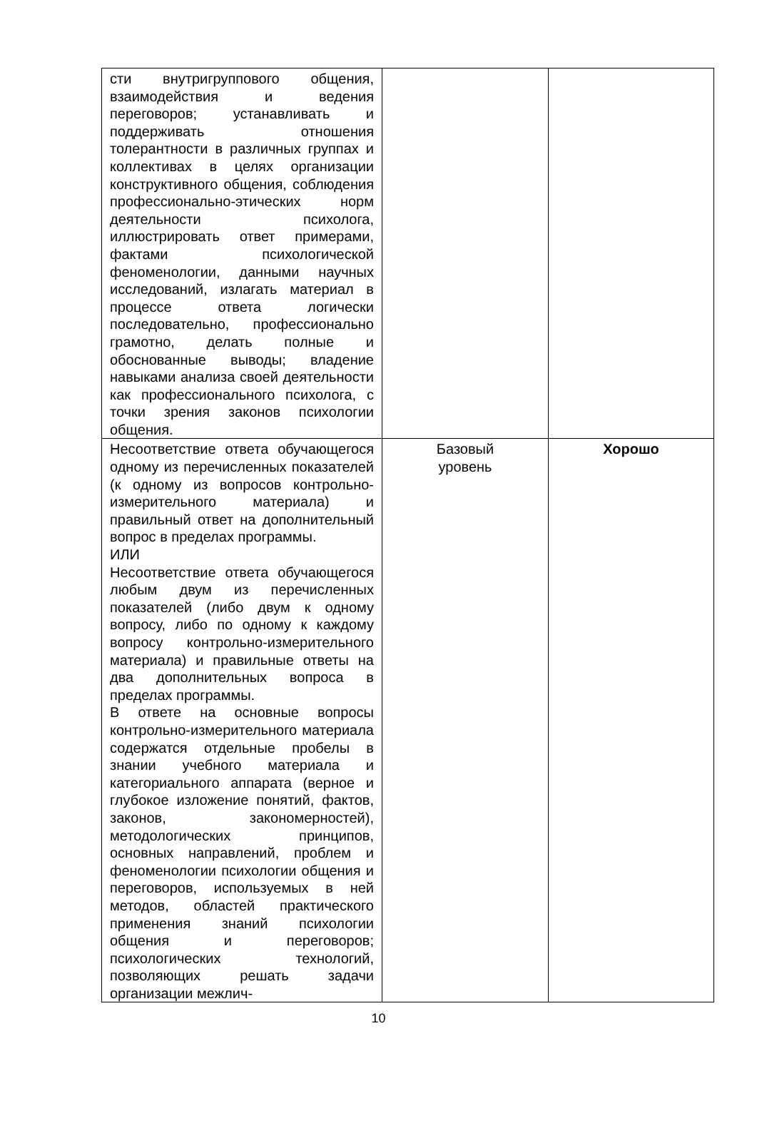| сти внутригруппового общения, взаимодействия и ведения переговоров; устанавливать и поддерживать отношения толерантности в различных группах и коллективах в целях организации конструктивного общения, соблюдения профессионально-этических норм деятельности психолога, иллюстрировать ответ примерами, фактами психологической феноменологии, данными научных исследований, излагать материал в процессе ответа логически последовательно, профессионально грамотно, делать полные и обоснованные выводы; владение навыками анализа своей деятельности как профессионального психолога, с точки зрения законов психологии общения. | | |
| Несоответствие ответа обучающегося одному из перечисленных показателей (к одному из вопросов контрольно-измерительного материала) и правильный ответ на дополнительный вопрос в пределах программы. ИЛИ Несоответствие ответа обучающегося любым двум из перечисленных показателей (либо двум к одному вопросу, либо по одному к каждому вопросу контрольно-измерительного материала) и правильные ответы на два дополнительных вопроса в пределах программы. В ответе на основные вопросы контрольно-измерительного материала содержатся отдельные пробелы в знании учебного материала и категориального аппарата (верное и глубокое изложение понятий, фактов, законов, закономерностей), методологических принципов, основных направлений, проблем и феноменологии психологии общения и переговоров, используемых в ней методов, областей практического применения знаний психологии общения и переговоров; психологических технологий, позволяющих решать задачи организации межлич- | Базовый уровень | Хорошо |
10